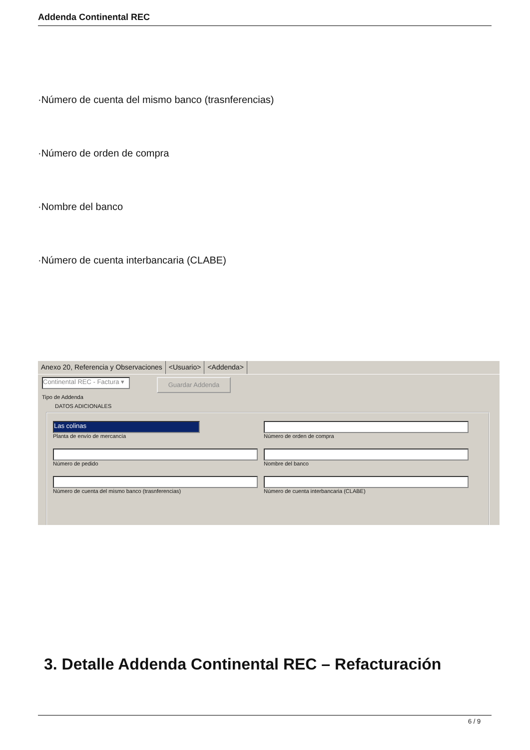Addenda Continental REC
·Número de cuenta del mismo banco (trasnferencias)
·Número de orden de compra
·Nombre del banco
·Número de cuenta interbancaria (CLABE)
Anexo 20, Referencia y Observaciones <Usuario> <Addenda>
Continental REC - Factura ▾
Guardar Addenda
Tipo de Addenda
DATOS ADICIONALES
Las colinas
Planta de envío de mercancía Número de orden de compra
Número de pedido Nombre del banco
Número de cuenta del mismo banco (trasnferencias)
Número de cuenta interbancaria (CLABE)
3. Detalle Addenda Continental REC – Refacturación
6 / 9